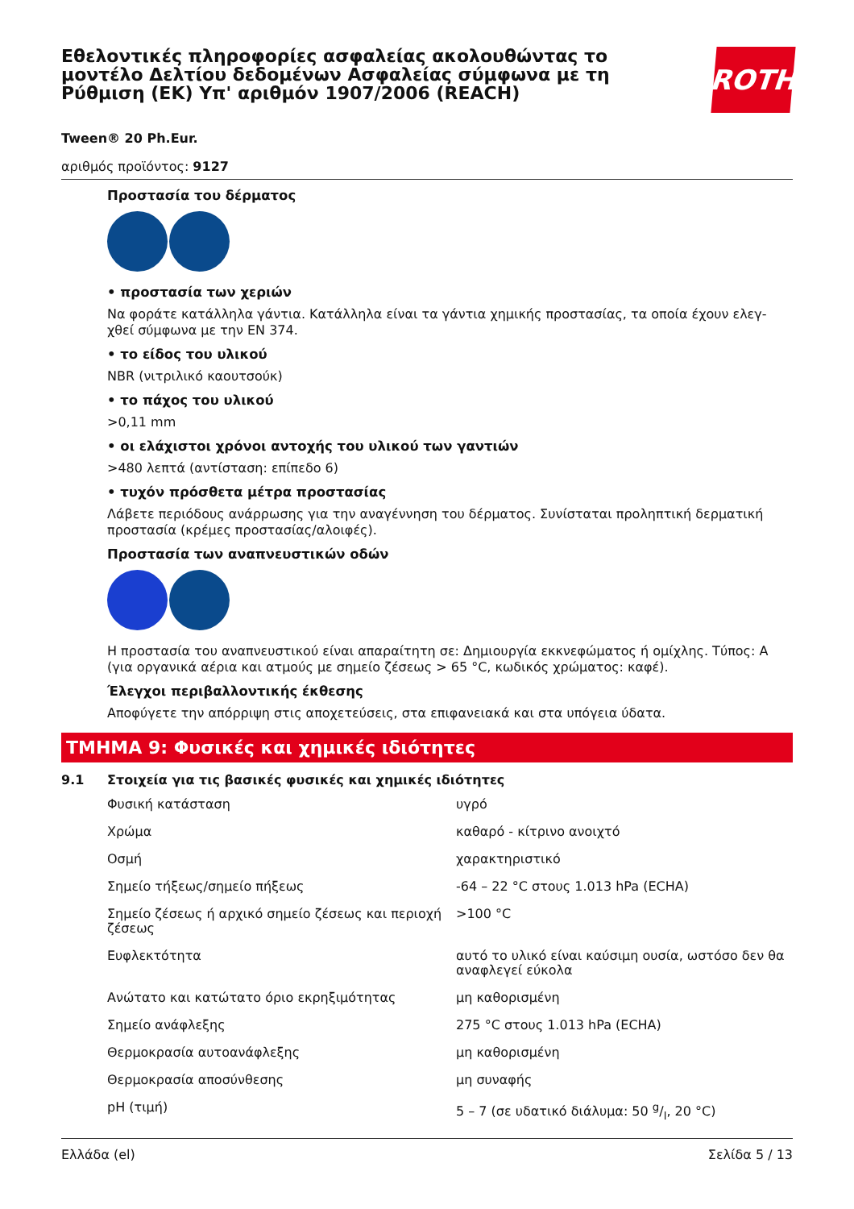Εθελοντικές πληροφορίες ασφαλείας ακολουθώντας το μοντέλο Δελτίου δεδομένων Ασφαλείας σύμφωνα με τη Ρύθμιση (ΕΚ) Υπ' αριθμόν 1907/2006 (REACH)
ROTH
Tween® 20 Ph.Eur.
αριθμός προϊόντος: 9127
Προστασία του δέρματος
• προστασία των χεριών
Να φοράτε κατάλληλα γάντια. Κατάλληλα είναι τα γάντια χημικής προστασίας, τα οποία έχουν ελεγ-χθεί σύμφωνα με την EN 374.
• το είδος του υλικού
NBR (νιτριλικό καουτσούκ)
• το πάχος του υλικού
>0,11 mm
• οι ελάχιστοι χρόνοι αντοχής του υλικού των γαντιών
>480 λεπτά (αντίσταση: επίπεδο 6)
• τυχόν πρόσθετα μέτρα προστασίας
Λάβετε περιόδους ανάρρωσης για την αναγέννηση του δέρματος. Συνίσταται προληπτική δερματική προστασία (κρέμες προστασίας/αλοιφές).
Προστασία των αναπνευστικών οδών
Η προστασία του αναπνευστικού είναι απαραίτητη σε: Δημιουργία εκκνεφώματος ή ομίχλης. Τύπος: A (για οργανικά αέρια και ατμούς με σημείο ζέσεως > 65 °C, κωδικός χρώματος: καφέ).
Έλεγχοι περιβαλλοντικής έκθεσης
Αποφύγετε την απόρριψη στις αποχετεύσεις, στα επιφανειακά και στα υπόγεια ύδατα.
ΤΜΗΜΑ 9: Φυσικές και χημικές ιδιότητες
9.1 Στοιχεία για τις βασικές φυσικές και χημικές ιδιότητες
| Φυσική κατάσταση | υγρό |
| Χρώμα | καθαρό - κίτρινο ανοιχτό |
| Οσμή | χαρακτηριστικό |
| Σημείο τήξεως/σημείο πήξεως | -64 – 22 °C στους 1.013 hPa (ECHA) |
| Σημείο ζέσεως ή αρχικό σημείο ζέσεως και περιοχή ζέσεως | >100 °C |
| Ευφλεκτότητα | αυτό το υλικό είναι καύσιμη ουσία, ωστόσο δεν θα αναφλεγεί εύκολα |
| Ανώτατο και κατώτατο όριο εκρηξιμότητας | μη καθορισμένη |
| Σημείο ανάφλεξης | 275 °C στους 1.013 hPa (ECHA) |
| Θερμοκρασία αυτοανάφλεξης | μη καθορισμένη |
| Θερμοκρασία αποσύνθεσης | μη συναφής |
| pH (τιμή) | 5 – 7 (σε υδατικό διάλυμα: 50 g/l, 20 °C) |
Ελλάδα (el) Σελίδα 5 / 13